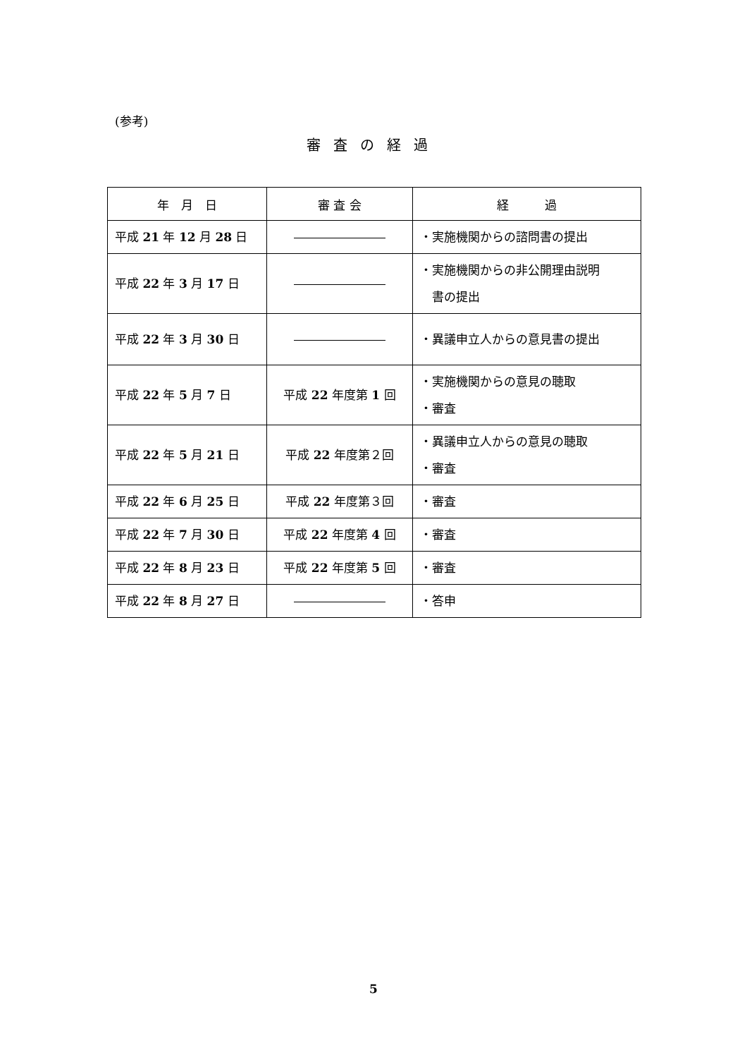(参考)
審査の経過
| 年 月 日 | 審 査 会 | 経 過 |
| --- | --- | --- |
| 平成 21 年 12 月 28 日 | | ・実施機関からの諮問書の提出 |
| 平成 22 年 3 月 17 日 | | ・実施機関からの非公開理由説明 書の提出 |
| 平成 22 年 3 月 30 日 | | ・異議申立人からの意見書の提出 |
| 平成 22 年 5 月 7 日 | 平成 22 年度第 1 回 | ・実施機関からの意見の聴取 ・審査 |
| 平成 22 年 5 月 21 日 | 平成 22 年度第２回 | ・異議申立人からの意見の聴取 ・審査 |
| 平成 22 年 6 月 25 日 | 平成 22 年度第３回 | ・審査 |
| 平成 22 年 7 月 30 日 | 平成 22 年度第 4 回 | ・審査 |
| 平成 22 年 8 月 23 日 | 平成 22 年度第 5 回 | ・審査 |
| 平成 22 年 8 月 27 日 | | ・答申 |
5